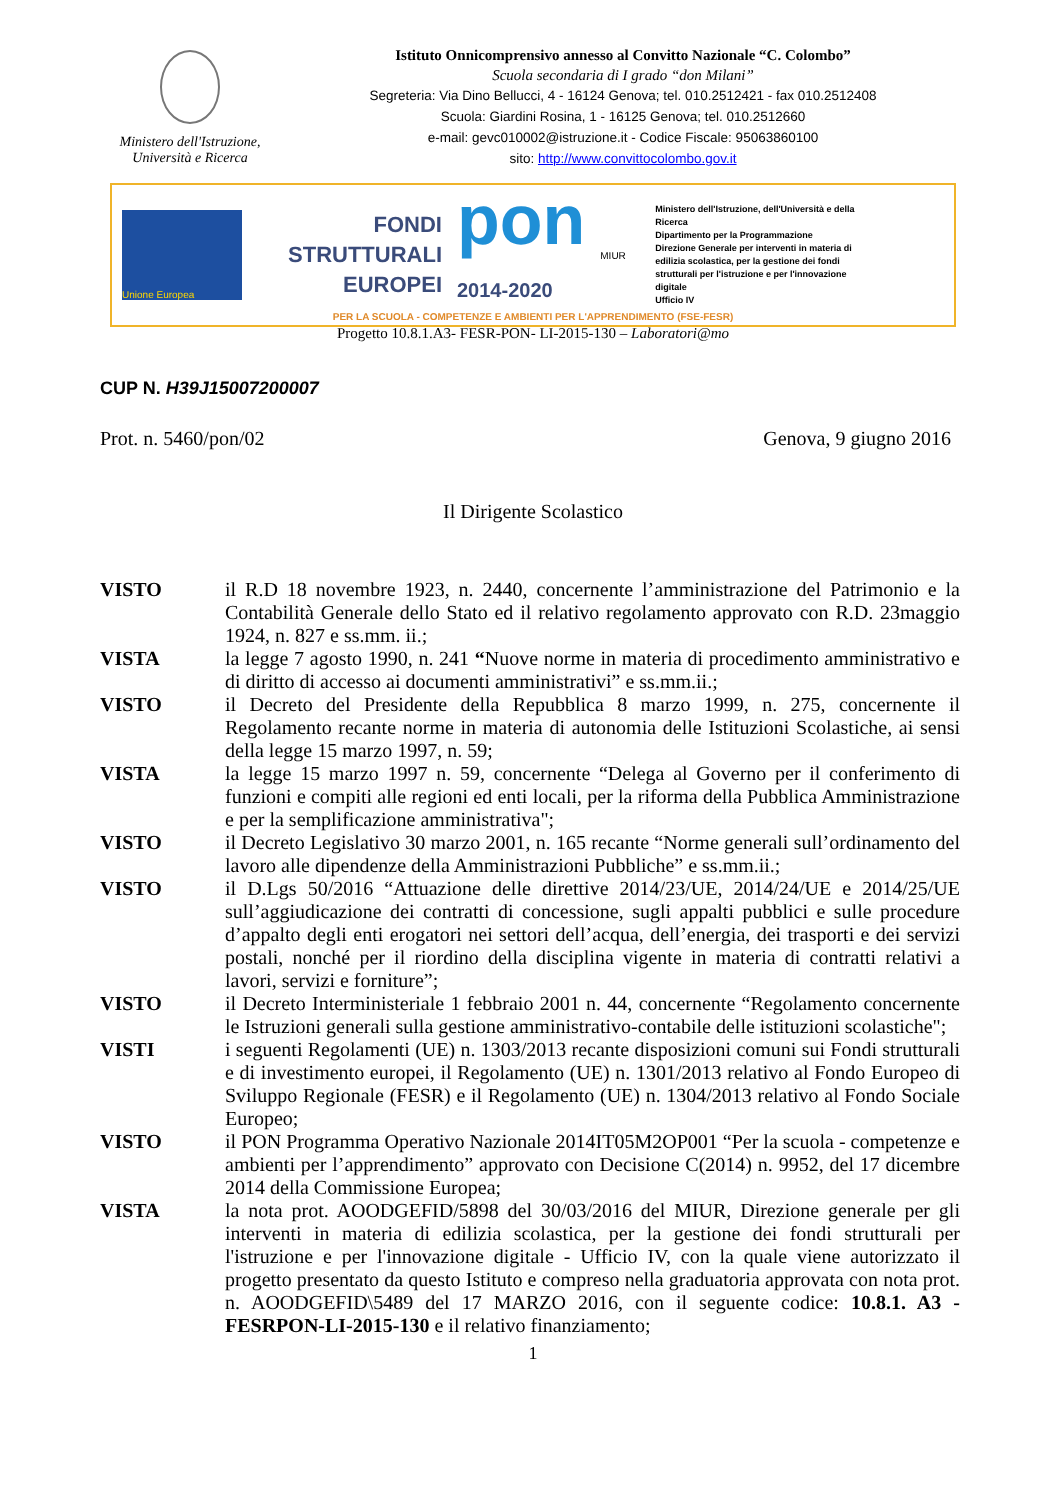Ministero dell'Istruzione,
Università e Ricerca
Istituto Onnicomprensivo annesso al Convitto Nazionale “C. Colombo”
Scuola secondaria di I grado “don Milani”
Segreteria: Via Dino Bellucci, 4 - 16124 Genova; tel. 010.2512421 - fax 010.2512408
Scuola: Giardini Rosina, 1 - 16125 Genova; tel. 010.2512660
e-mail: gevc010002@istruzione.it - Codice Fiscale: 95063860100
sito: http://www.convittocolombo.gov.it
Unione Europea
FONDI
STRUTTURALI
EUROPEI
pon
2014-2020
MIUR
Ministero dell'Istruzione, dell'Università e della Ricerca
Dipartimento per la Programmazione
Direzione Generale per interventi in materia di edilizia scolastica, per la gestione dei fondi strutturali per l'istruzione e per l'innovazione digitale
Ufficio IV
PER LA SCUOLA - COMPETENZE E AMBIENTI PER L'APPRENDIMENTO (FSE-FESR)
Progetto 10.8.1.A3- FESR-PON- LI-2015-130 – Laboratori@mo
CUP N. H39J15007200007
Prot. n. 5460/pon/02 Genova, 9 giugno 2016
Il Dirigente Scolastico
| VISTO | il R.D 18 novembre 1923, n. 2440, concernente l’amministrazione del Patrimonio e la Contabilità Generale dello Stato ed il relativo regolamento approvato con R.D. 23maggio 1924, n. 827 e ss.mm. ii.; |
| VISTA | la legge 7 agosto 1990, n. 241 “ Nuove norme in materia di procedimento amministrativo e di diritto di accesso ai documenti amministrativi” e ss.mm.ii.; |
| VISTO | il Decreto del Presidente della Repubblica 8 marzo 1999, n. 275, concernente il Regolamento recante norme in materia di autonomia delle Istituzioni Scolastiche, ai sensi della legge 15 marzo 1997, n. 59; |
| VISTA | la legge 15 marzo 1997 n. 59, concernente “Delega al Governo per il conferimento di funzioni e compiti alle regioni ed enti locali, per la riforma della Pubblica Amministrazione e per la semplificazione amministrativa"; |
| VISTO | il Decreto Legislativo 30 marzo 2001, n. 165 recante “Norme generali sull’ordinamento del lavoro alle dipendenze della Amministrazioni Pubbliche” e ss.mm.ii.; |
| VISTO | il D.Lgs 50/2016 “Attuazione delle direttive 2014/23/UE, 2014/24/UE e 2014/25/UE sull’aggiudicazione dei contratti di concessione, sugli appalti pubblici e sulle procedure d’appalto degli enti erogatori nei settori dell’acqua, dell’energia, dei trasporti e dei servizi postali, nonché per il riordino della disciplina vigente in materia di contratti relativi a lavori, servizi e forniture”; |
| VISTO | il Decreto Interministeriale 1 febbraio 2001 n. 44, concernente “Regolamento concernente le Istruzioni generali sulla gestione amministrativo-contabile delle istituzioni scolastiche"; |
| VISTI | i seguenti Regolamenti (UE) n. 1303/2013 recante disposizioni comuni sui Fondi strutturali e di investimento europei, il Regolamento (UE) n. 1301/2013 relativo al Fondo Europeo di Sviluppo Regionale (FESR) e il Regolamento (UE) n. 1304/2013 relativo al Fondo Sociale Europeo; |
| VISTO | il PON Programma Operativo Nazionale 2014IT05M2OP001 “Per la scuola - competenze e ambienti per l’apprendimento” approvato con Decisione C(2014) n. 9952, del 17 dicembre 2014 della Commissione Europea; |
| VISTA | la nota prot. AOODGEFID/5898 del 30/03/2016 del MIUR, Direzione generale per gli interventi in materia di edilizia scolastica, per la gestione dei fondi strutturali per l'istruzione e per l'innovazione digitale - Ufficio IV, con la quale viene autorizzato il progetto presentato da questo Istituto e compreso nella graduatoria approvata con nota prot. n. AOODGEFID\5489 del 17 MARZO 2016, con il seguente codice: 10.8.1. A3 - FESRPON-LI-2015-130 e il relativo finanziamento; |
1